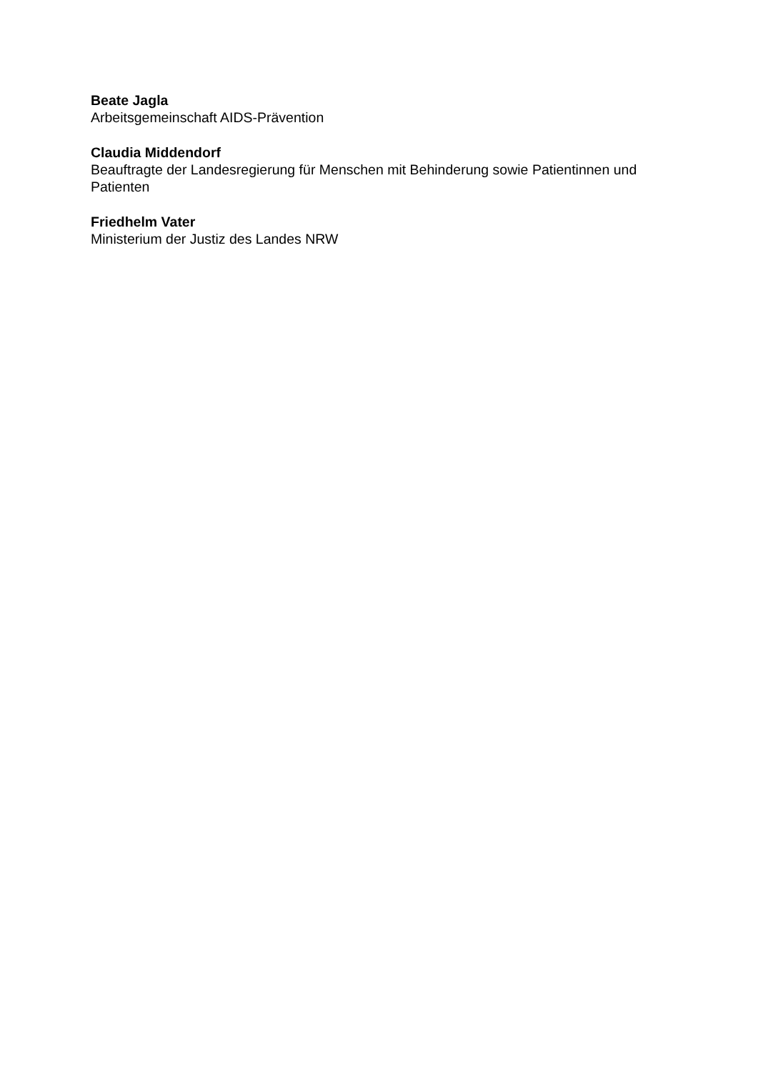Beate Jagla
Arbeitsgemeinschaft AIDS-Prävention
Claudia Middendorf
Beauftragte der Landesregierung für Menschen mit Behinderung sowie Patientinnen und Patienten
Friedhelm Vater
Ministerium der Justiz des Landes NRW